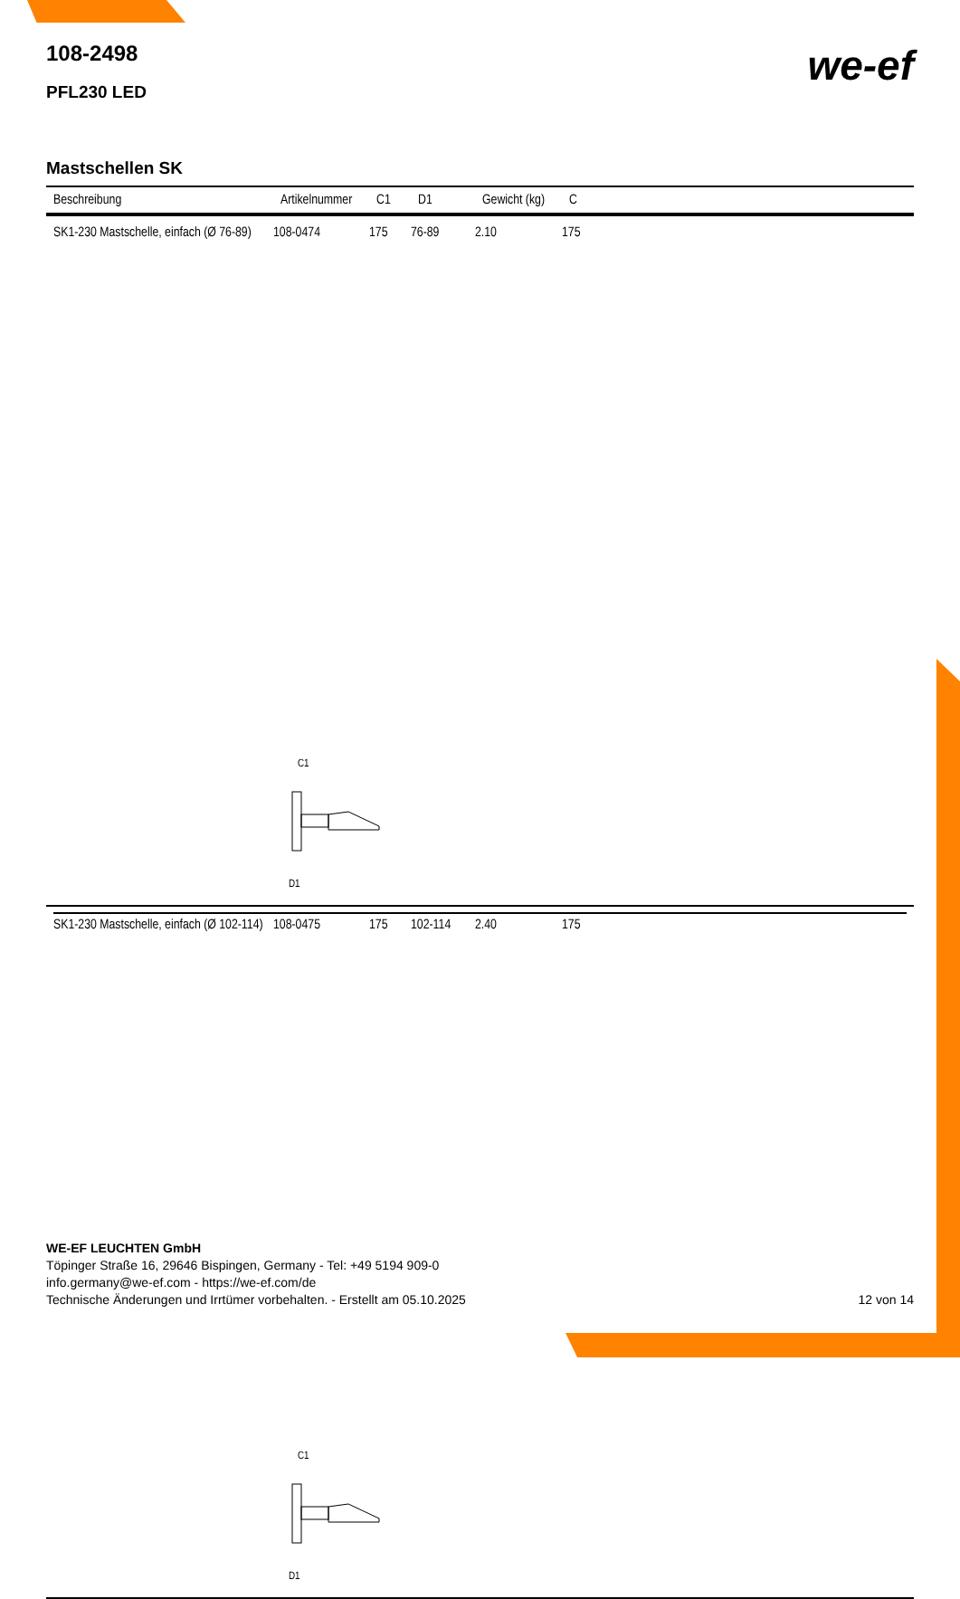108-2498
PFL230 LED
we-ef
Mastschellen SK
| Beschreibung | Artikelnummer | C1 | D1 | Gewicht (kg) | C |
| --- | --- | --- | --- | --- | --- |
| / SK1-230 Mastschelle, einfach (Ø 76-89) / 108-0474 / 175 / 76-89 / 2.10 / 175 / C1 D1 | | | | | |
| / SK1-230 Mastschelle, einfach (Ø 102-114) / 108-0475 / 175 / 102-114 / 2.40 / 175 / C1 D1 | | | | | |
WE-EF LEUCHTEN GmbH
Töpinger Straße 16, 29646 Bispingen, Germany - Tel: +49 5194 909-0
info.germany@we-ef.com - https://we-ef.com/de
Technische Änderungen und Irrtümer vorbehalten. - Erstellt am 05.10.2025 12 von 14